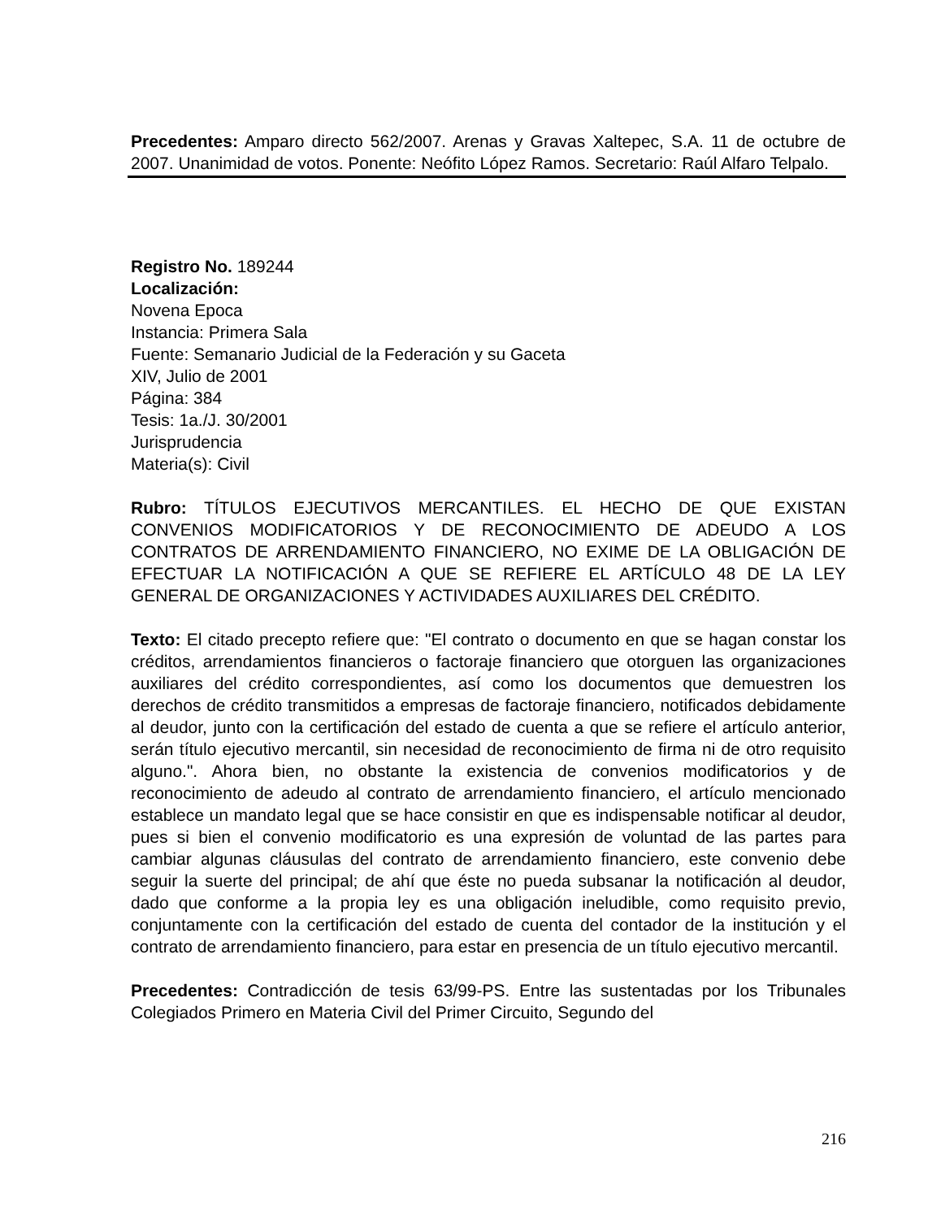Precedentes: Amparo directo 562/2007. Arenas y Gravas Xaltepec, S.A. 11 de octubre de 2007. Unanimidad de votos. Ponente: Neófito López Ramos. Secretario: Raúl Alfaro Telpalo.
Registro No. 189244
Localización:
Novena Epoca
Instancia: Primera Sala
Fuente: Semanario Judicial de la Federación y su Gaceta
XIV, Julio de 2001
Página: 384
Tesis: 1a./J. 30/2001
Jurisprudencia
Materia(s): Civil
Rubro: TÍTULOS EJECUTIVOS MERCANTILES. EL HECHO DE QUE EXISTAN CONVENIOS MODIFICATORIOS Y DE RECONOCIMIENTO DE ADEUDO A LOS CONTRATOS DE ARRENDAMIENTO FINANCIERO, NO EXIME DE LA OBLIGACIÓN DE EFECTUAR LA NOTIFICACIÓN A QUE SE REFIERE EL ARTÍCULO 48 DE LA LEY GENERAL DE ORGANIZACIONES Y ACTIVIDADES AUXILIARES DEL CRÉDITO.
Texto: El citado precepto refiere que: "El contrato o documento en que se hagan constar los créditos, arrendamientos financieros o factoraje financiero que otorguen las organizaciones auxiliares del crédito correspondientes, así como los documentos que demuestren los derechos de crédito transmitidos a empresas de factoraje financiero, notificados debidamente al deudor, junto con la certificación del estado de cuenta a que se refiere el artículo anterior, serán título ejecutivo mercantil, sin necesidad de reconocimiento de firma ni de otro requisito alguno.". Ahora bien, no obstante la existencia de convenios modificatorios y de reconocimiento de adeudo al contrato de arrendamiento financiero, el artículo mencionado establece un mandato legal que se hace consistir en que es indispensable notificar al deudor, pues si bien el convenio modificatorio es una expresión de voluntad de las partes para cambiar algunas cláusulas del contrato de arrendamiento financiero, este convenio debe seguir la suerte del principal; de ahí que éste no pueda subsanar la notificación al deudor, dado que conforme a la propia ley es una obligación ineludible, como requisito previo, conjuntamente con la certificación del estado de cuenta del contador de la institución y el contrato de arrendamiento financiero, para estar en presencia de un título ejecutivo mercantil.
Precedentes: Contradicción de tesis 63/99-PS. Entre las sustentadas por los Tribunales Colegiados Primero en Materia Civil del Primer Circuito, Segundo del
216